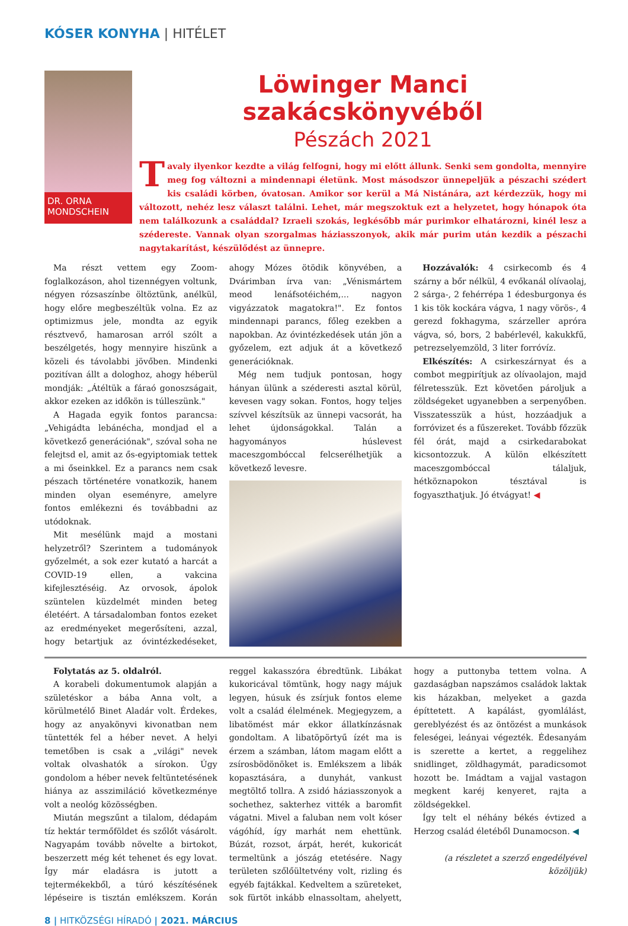KÓSER KONYHA | HITÉLET
DR. ORNA MONDSCHEIN
Löwinger Manci szakácskönyvéből
Pészách 2021
Tavaly ilyenkor kezdte a világ felfogni, hogy mi előtt állunk. Senki sem gondolta, mennyire meg fog változni a mindennapi életünk. Most másodszor ünnepeljük a pészachi szédert kis családi körben, óvatosan. Amikor sor kerül a Má Nistánára, azt kérdezzük, hogy mi változott, nehéz lesz választ találni. Lehet, már megszoktuk ezt a helyzetet, hogy hónapok óta nem találkozunk a családdal? Izraeli szokás, legkésőbb már purimkor elhatározni, kinél lesz a szédereste. Vannak olyan szorgalmas háziasszonyok, akik már purim után kezdik a pészachi nagytakarítást, készülődést az ünnepre.
Ma részt vettem egy Zoom-foglalkozáson, ahol tizennégyen voltunk, négyen rózsaszínbe öltöztünk, anélkül, hogy előre megbeszéltük volna. Ez az optimizmus jele, mondta az egyik résztvevő, hamarosan arról szólt a beszélgetés, hogy mennyire hiszünk a közeli és távolabbi jövőben. Mindenki pozitívan állt a dologhoz, ahogy héberül mondják: „Átéltük a fáraó gonoszságait, akkor ezeken az időkön is túlleszünk."
A Hagada egyik fontos parancsa: „Vehigádta lebánécha, mondjad el a következő generációnak", szóval soha ne felejtsd el, amit az ős-egyiptomiak tettek a mi őseinkkel. Ez a parancs nem csak pészach történetére vonatkozik, hanem minden olyan eseményre, amelyre fontos emlékezni és továbbadni az utódoknak.
Mit mesélünk majd a mostani helyzetről? Szerintem a tudományok győzelmét, a sok ezer kutató a harcát a COVID-19 ellen, a vakcina kifejlesztéséig. Az orvosok, ápolok szüntelen küzdelmét minden beteg életéért. A társadalomban fontos ezeket az eredményeket megerősíteni, azzal, hogy betartjuk az óvintézkedéseket, ahogy Mózes ötödik könyvében, a Dvárimban írva van: „Vénismártem meod lenáfsotéichém,... nagyon vigyázzatok magatokra!". Ez fontos mindennapi parancs, főleg ezekben a napokban. Az óvintézkedések után jön a győzelem, ezt adjuk át a következő generációknak.
Még nem tudjuk pontosan, hogy hányan ülünk a széderesti asztal körül, kevesen vagy sokan. Fontos, hogy teljes szívvel készítsük az ünnepi vacsorát, ha lehet újdonságokkal. Talán a hagyományos húslevest maceszgombóccal felcserélhetjük a következő levesre.
Hozzávalók: 4 csirkecomb és 4 szárny a bőr nélkül, 4 evőkanál olívaolaj, 2 sárga-, 2 fehérrépa 1 édesburgonya és 1 kis tök kockára vágva, 1 nagy vörös-, 4 gerezd fokhagyma, szárzeller apróra vágva, só, bors, 2 babérlevél, kakukkfű, petrezselyemzöld, 3 liter forróvíz.
Elkészítés: A csirkeszárnyat és a combot megpirítjuk az olívaolajon, majd félretesszük. Ezt követően pároljuk a zöldségeket ugyanebben a serpenyőben. Visszatesszük a húst, hozzáadjuk a forróvizet és a fűszereket. Tovább főzzük fél órát, majd a csirkedarabokat kicsontozzuk. A külön elkészített maceszgombóccal tálaljuk, hétköznapokon tésztával is fogyaszthatjuk. Jó étvágyat! ◀
Folytatás az 5. oldalról.
A korabeli dokumentumok alapján a születéskor a bába Anna volt, a körülmetélő Binet Aladár volt. Érdekes, hogy az anyakönyvi kivonatban nem tüntették fel a héber nevet. A helyi temetőben is csak a „világi" nevek voltak olvashatók a sírokon. Úgy gondolom a héber nevek feltüntetésének hiánya az asszimiláció következménye volt a neológ közösségben.
Miután megszűnt a tilalom, dédapám tíz hektár termőföldet és szőlőt vásárolt. Nagyapám tovább növelte a birtokot, beszerzett még két tehenet és egy lovat. Így már eladásra is jutott a tejtermékekből, a túró készítésének lépéseire is tisztán emlékszem. Korán reggel kakasszóra ébredtünk. Libákat kukoricával tömtünk, hogy nagy májuk legyen, húsuk és zsírjuk fontos eleme volt a család élelmének. Megjegyzem, a libatömést már ekkor állatkínzásnak gondoltam. A libatöpörtyű ízét ma is érzem a számban, látom magam előtt a zsírosbödönöket is. Emlékszem a libák kopasztására, a dunyhát, vankust megtöltő tollra. A zsidó háziasszonyok a sochethez, sakterhez vitték a baromfit vágatni. Mivel a faluban nem volt kóser vágóhíd, így marhát nem ehettünk. Búzát, rozsot, árpát, herét, kukoricát termeltünk a jószág etetésére. Nagy területen szőlőültetvény volt, rizling és egyéb fajtákkal. Kedveltem a szüreteket, sok fürtöt inkább elnassoltam, ahelyett, hogy a puttonyba tettem volna. A gazdaságban napszámos családok laktak kis házakban, melyeket a gazda építtetett. A kapálást, gyomlálást, gereblyézést és az öntözést a munkások feleségei, leányai végezték. Édesanyám is szerette a kertet, a reggelihez snidlinget, zöldhagymát, paradicsomot hozott be. Imádtam a vajjal vastagon megkent karéj kenyeret, rajta a zöldségekkel.
Így telt el néhány békés évtized a Herzog család életéből Dunamocson. ◀
(a részletet a szerző engedélyével közöljük)
8 | HITKÖZSÉGI HÍRADÓ | 2021. MÁRCIUS